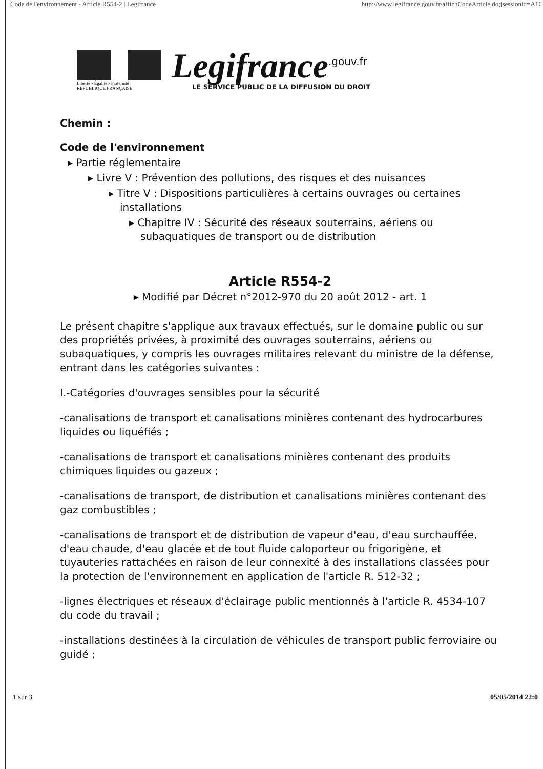Code de l'environnement - Article R554-2 | Legifrance http://www.legifrance.gouv.fr/affichCodeArticle.do;jsessionid=A1C
Liberté • Égalité • Fraternité
RÉPUBLIQUE FRANÇAISE
Legifrance<sup>.gouv.fr</sup>
LE SERVICE PUBLIC DE LA DIFFUSION DU DROIT
Chemin :
Code de l'environnement
▸ Partie réglementaire
▸ Livre V : Prévention des pollutions, des risques et des nuisances
▸ Titre V : Dispositions particulières à certains ouvrages ou certaines installations
▸ Chapitre IV : Sécurité des réseaux souterrains, aériens ou subaquatiques de transport ou de distribution
Article R554-2
▸ Modifié par Décret n°2012-970 du 20 août 2012 - art. 1
Le présent chapitre s'applique aux travaux effectués, sur le domaine public ou sur des propriétés privées, à proximité des ouvrages souterrains, aériens ou subaquatiques, y compris les ouvrages militaires relevant du ministre de la défense, entrant dans les catégories suivantes :
I.-Catégories d'ouvrages sensibles pour la sécurité
-canalisations de transport et canalisations minières contenant des hydrocarbures liquides ou liquéfiés ;
-canalisations de transport et canalisations minières contenant des produits chimiques liquides ou gazeux ;
-canalisations de transport, de distribution et canalisations minières contenant des gaz combustibles ;
-canalisations de transport et de distribution de vapeur d'eau, d'eau surchauffée, d'eau chaude, d'eau glacée et de tout fluide caloporteur ou frigorigène, et tuyauteries rattachées en raison de leur connexité à des installations classées pour la protection de l'environnement en application de l'article R. 512-32 ;
-lignes électriques et réseaux d'éclairage public mentionnés à l'article R. 4534-107 du code du travail ;
-installations destinées à la circulation de véhicules de transport public ferroviaire ou guidé ;
1 sur 3 05/05/2014 22:0